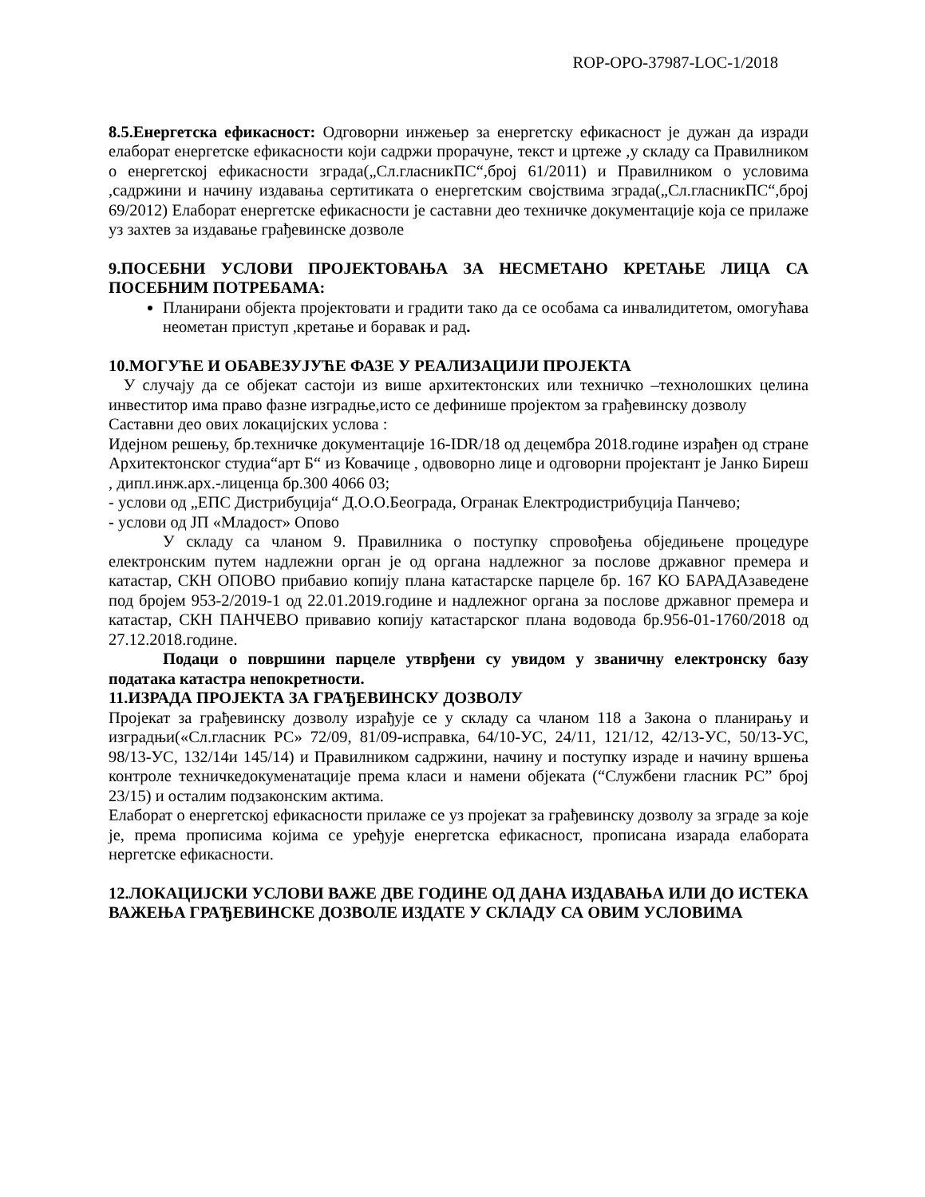ROP-OPO-37987-LOC-1/2018
8.5.Енергетска ефикасност: Одговорни инжењер за енергетску ефикасност је дужан да изради елаборат енергетске ефикасности који садржи прорачуне, текст и цртеже ,у складу са Правилником о енергетској ефикасности зграда(„Сл.гласникПС“,број 61/2011) и Правилником о условима ,садржини и начину издавања сертитиката о енергетским својствима зграда(„Сл.гласникПС“,број 69/2012) Елаборат енергетске ефикасности је саставни део техничке документације која се прилаже уз захтев за издавање грађевинске дозволе
9.ПОСЕБНИ УСЛОВИ ПРОЈЕКТОВАЊА ЗА НЕСМЕТАНО КРЕТАЊЕ ЛИЦА СА ПОСЕБНИМ ПОТРЕБАМА:
Планирани објекта пројектовати и градити тако да се особама са инвалидитетом, омогућава неометан приступ ,кретање и боравак и рад.
10.МОГУЋЕ И ОБАВЕЗУЈУЋЕ ФАЗЕ У РЕАЛИЗАЦИЈИ ПРОЈЕКТА
У случају да се објекат састоји из више архитектонских или техничко –технолошких целина инвеститор има право фазне изградње,исто се дефинише пројектом за грађевинску дозволу
Саставни део ових локацијских услова :
Идејном решењу, бр.техничке документације 16-IDR/18 од децембра 2018.године израђен од стране Архитектонског студиа“арт Б“ из Ковачице , одвоворно лице и одговорни пројектант је Јанко Биреш , дипл.инж.арх.-лиценца бр.300 4066 03;
- услови од „ЕПС Дистрибуција“ Д.О.О.Београда, Огранак Електродистрибуција Панчево;
- услови од ЈП «Младост» Опово
У складу са чланом 9. Правилника о поступку спровођења обједињене процедуре електронским путем надлежни орган је од органа надлежног за послове државног премера и катастар, СКН ОПОВО прибавио копију плана катастарске парцеле бр. 167 КО БАРАДАзаведене под бројем 953-2/2019-1 од 22.01.2019.године и надлежног органа за послове државног премера и катастар, СКН ПАНЧЕВО привавио копију катастарског плана водовода бр.956-01-1760/2018 од 27.12.2018.године.
Подаци о површини парцеле утврђени су увидом у званичну електронску базу података катастра непокретности.
11.ИЗРАДА ПРОЈЕКТА ЗА ГРАЂЕВИНСКУ ДОЗВОЛУ
Пројекат за грађевинску дозволу израђује се у складу са чланом 118 а Закона о планирању и изградњи(«Сл.гласник РС» 72/09, 81/09-исправка, 64/10-УС, 24/11, 121/12, 42/13-УС, 50/13-УС, 98/13-УС, 132/14и 145/14) и Правилником садржини, начину и поступку израде и начину вршења контроле техничкедокуменатације према класи и намени објеката (“Службени гласник РС” број 23/15) и осталим подзаконским актима.
Елаборат о енергетској ефикасности прилаже се уз пројекат за грађевинску дозволу за зграде за које је, према прописима којима се уређује енергетска ефикасност, прописана изарада елабората нергетске ефикасности.
12.ЛОКАЦИЈСКИ УСЛОВИ ВАЖЕ ДВЕ ГОДИНЕ ОД ДАНА ИЗДАВАЊА ИЛИ ДО ИСТЕКА ВАЖЕЊА ГРАЂЕВИНСКЕ ДОЗВОЛЕ ИЗДАТЕ У СКЛАДУ СА ОВИМ УСЛОВИМА